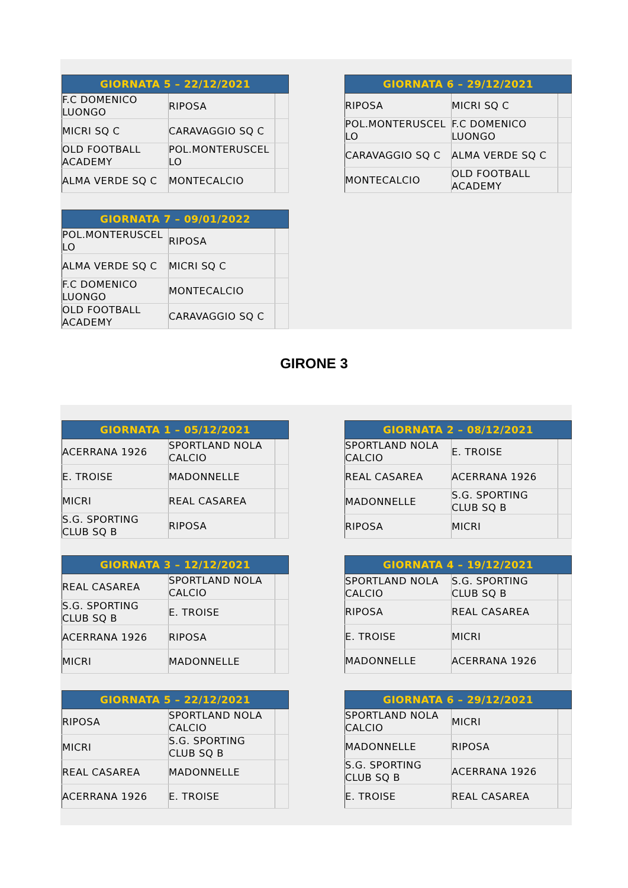| GIORNATA 5 – 22/12/2021 | | |
| --- | --- | --- |
| F.C DOMENICO LUONGO | RIPOSA | |
| MICRI SQ C | CARAVAGGIO SQ C | |
| OLD FOOTBALL ACADEMY | POL.MONTERUSCEL LO | |
| ALMA VERDE SQ C | MONTECALCIO | |
| GIORNATA 6 – 29/12/2021 | | |
| --- | --- | --- |
| RIPOSA | MICRI SQ C | |
| POL.MONTERUSCEL LO | F.C DOMENICO LUONGO | |
| CARAVAGGIO SQ C | ALMA VERDE SQ C | |
| MONTECALCIO | OLD FOOTBALL ACADEMY | |
| GIORNATA 7 – 09/01/2022 | | |
| --- | --- | --- |
| POL.MONTERUSCEL LO | RIPOSA | |
| ALMA VERDE SQ C | MICRI SQ C | |
| F.C DOMENICO LUONGO | MONTECALCIO | |
| OLD FOOTBALL ACADEMY | CARAVAGGIO SQ C | |
GIRONE 3
| GIORNATA 1 – 05/12/2021 | | |
| --- | --- | --- |
| ACERRANA 1926 | SPORTLAND NOLA CALCIO | |
| E. TROISE | MADONNELLE | |
| MICRI | REAL CASAREA | |
| S.G. SPORTING CLUB SQ B | RIPOSA | |
| GIORNATA 2 – 08/12/2021 | | |
| --- | --- | --- |
| SPORTLAND NOLA CALCIO | E. TROISE | |
| REAL CASAREA | ACERRANA 1926 | |
| MADONNELLE | S.G. SPORTING CLUB SQ B | |
| RIPOSA | MICRI | |
| GIORNATA 3 – 12/12/2021 | | |
| --- | --- | --- |
| REAL CASAREA | SPORTLAND NOLA CALCIO | |
| S.G. SPORTING CLUB SQ B | E. TROISE | |
| ACERRANA 1926 | RIPOSA | |
| MICRI | MADONNELLE | |
| GIORNATA 4 – 19/12/2021 | | |
| --- | --- | --- |
| SPORTLAND NOLA CALCIO | S.G. SPORTING CLUB SQ B | |
| RIPOSA | REAL CASAREA | |
| E. TROISE | MICRI | |
| MADONNELLE | ACERRANA 1926 | |
| GIORNATA 5 – 22/12/2021 | | |
| --- | --- | --- |
| RIPOSA | SPORTLAND NOLA CALCIO | |
| MICRI | S.G. SPORTING CLUB SQ B | |
| REAL CASAREA | MADONNELLE | |
| ACERRANA 1926 | E. TROISE | |
| GIORNATA 6 – 29/12/2021 | | |
| --- | --- | --- |
| SPORTLAND NOLA CALCIO | MICRI | |
| MADONNELLE | RIPOSA | |
| S.G. SPORTING CLUB SQ B | ACERRANA 1926 | |
| E. TROISE | REAL CASAREA | |